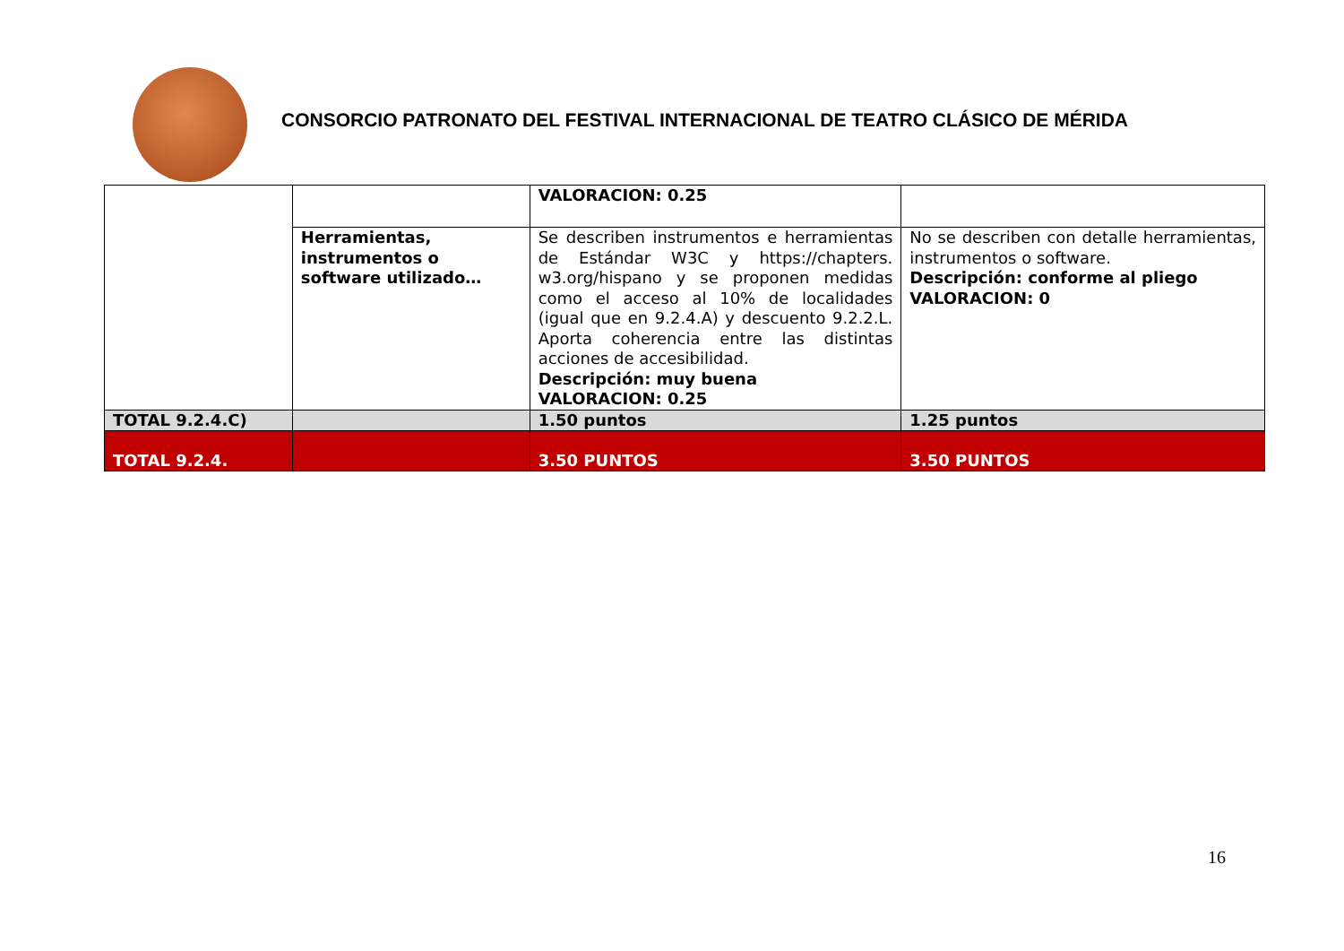CONSORCIO PATRONATO DEL FESTIVAL INTERNACIONAL DE TEATRO CLÁSICO DE MÉRIDA
| | | VALORACION: 0.25 | |
| | Herramientas, instrumentos o software utilizado… | Se describen instrumentos e herramientas de Estándar W3C y https://chapters. w3.org/hispano y se proponen medidas como el acceso al 10% de localidades (igual que en 9.2.4.A) y descuento 9.2.2.L. Aporta coherencia entre las distintas acciones de accesibilidad. Descripción: muy buena VALORACION: 0.25 | No se describen con detalle herramientas, instrumentos o software. Descripción: conforme al pliego VALORACION: 0 |
| TOTAL 9.2.4.C) | | 1.50 puntos | 1.25 puntos |
| TOTAL 9.2.4. | | 3.50 PUNTOS | 3.50 PUNTOS |
16